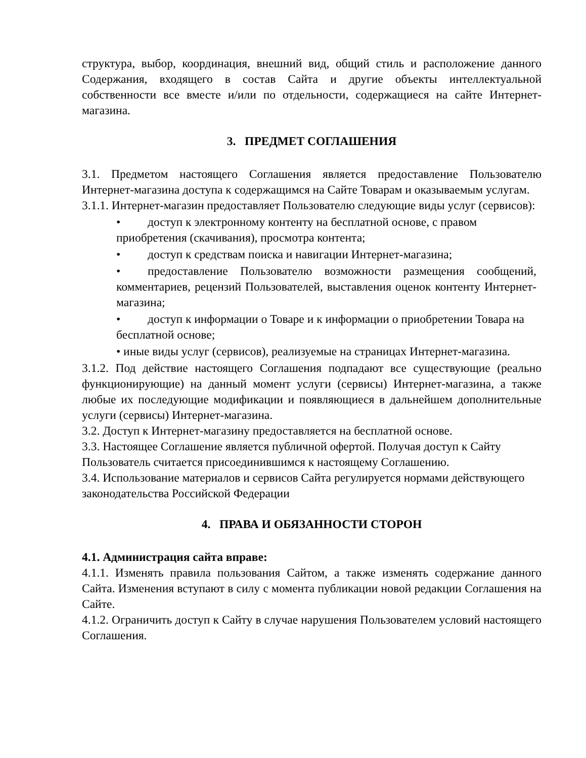структура, выбор, координация, внешний вид, общий стиль и расположение данного Содержания, входящего в состав Сайта и другие объекты интеллектуальной собственности все вместе и/или по отдельности, содержащиеся на сайте Интернет-магазина.
3. ПРЕДМЕТ СОГЛАШЕНИЯ
3.1. Предметом настоящего Соглашения является предоставление Пользователю Интернет-магазина доступа к содержащимся на Сайте Товарам и оказываемым услугам.
3.1.1. Интернет-магазин предоставляет Пользователю следующие виды услуг (сервисов):
• доступ к электронному контенту на бесплатной основе, с правом приобретения (скачивания), просмотра контента;
• доступ к средствам поиска и навигации Интернет-магазина;
• предоставление Пользователю возможности размещения сообщений, комментариев, рецензий Пользователей, выставления оценок контенту Интернет-магазина;
• доступ к информации о Товаре и к информации о приобретении Товара на бесплатной основе;
• иные виды услуг (сервисов), реализуемые на страницах Интернет-магазина.
3.1.2. Под действие настоящего Соглашения подпадают все существующие (реально функционирующие) на данный момент услуги (сервисы) Интернет-магазина, а также любые их последующие модификации и появляющиеся в дальнейшем дополнительные услуги (сервисы) Интернет-магазина.
3.2. Доступ к Интернет-магазину предоставляется на бесплатной основе.
3.3. Настоящее Соглашение является публичной офертой. Получая доступ к Сайту Пользователь считается присоединившимся к настоящему Соглашению.
3.4. Использование материалов и сервисов Сайта регулируется нормами действующего законодательства Российской Федерации
4. ПРАВА И ОБЯЗАННОСТИ СТОРОН
4.1. Администрация сайта вправе:
4.1.1. Изменять правила пользования Сайтом, а также изменять содержание данного Сайта. Изменения вступают в силу с момента публикации новой редакции Соглашения на Сайте.
4.1.2. Ограничить доступ к Сайту в случае нарушения Пользователем условий настоящего Соглашения.